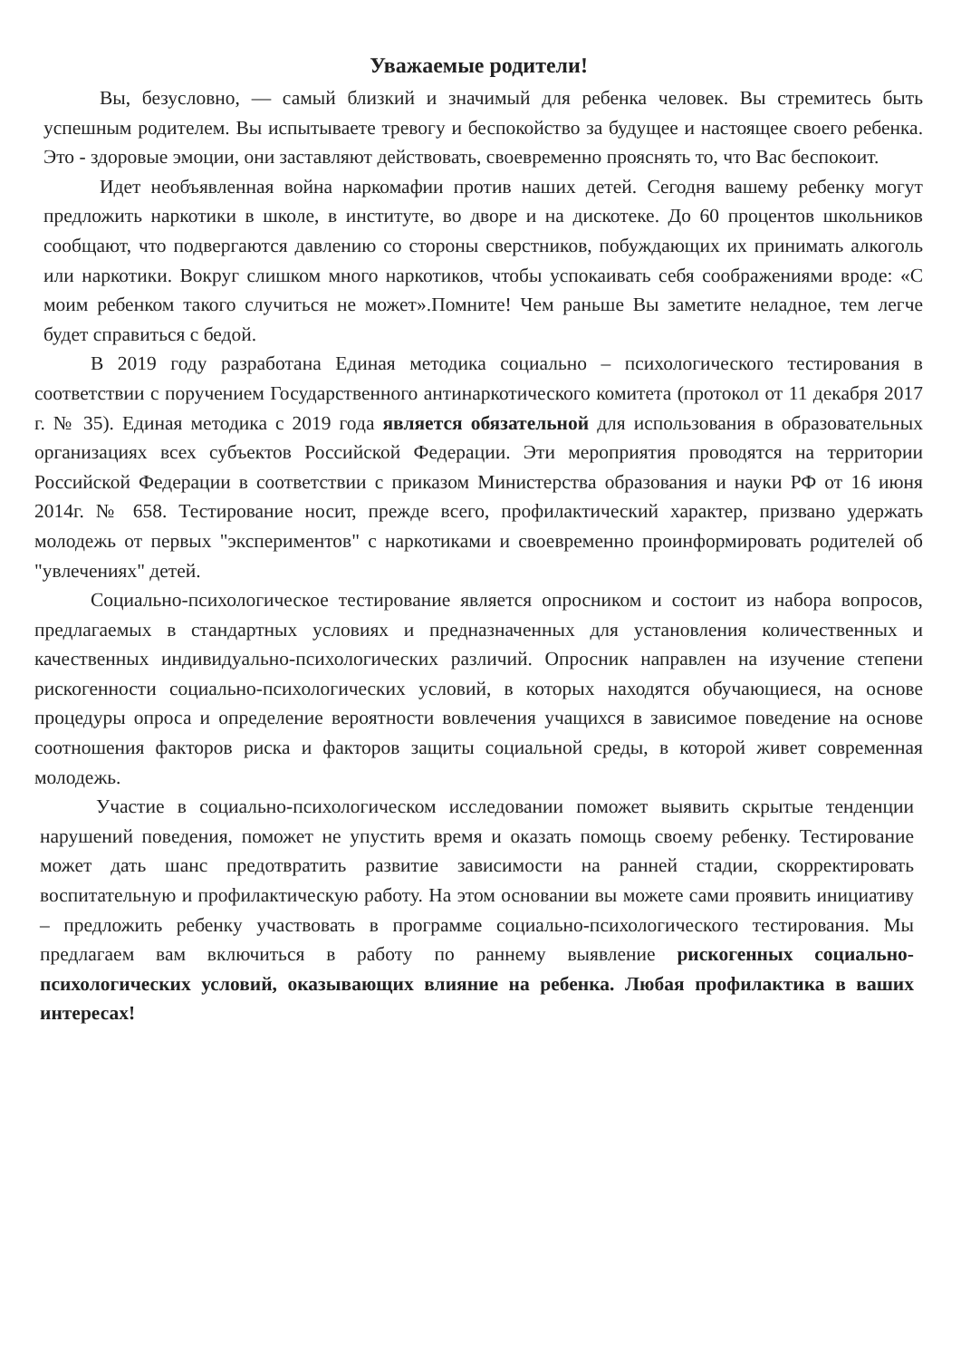Уважаемые родители!
Вы, безусловно, — самый близкий и значимый для ребенка человек. Вы стремитесь быть успешным родителем. Вы испытываете тревогу и беспокойство за будущее и настоящее своего ребенка. Это - здоровые эмоции, они заставляют действовать, своевременно прояснять то, что Вас беспокоит.
Идет необъявленная война наркомафии против наших детей. Сегодня вашему ребенку могут предложить наркотики в школе, в институте, во дворе и на дискотеке. До 60 процентов школьников сообщают, что подвергаются давлению со стороны сверстников, побуждающих их принимать алкоголь или наркотики. Вокруг слишком много наркотиков, чтобы успокаивать себя соображениями вроде: «С моим ребенком такого случиться не может».Помните! Чем раньше Вы заметите неладное, тем легче будет справиться с бедой.
В 2019 году разработана Единая методика социально – психологического тестирования в соответствии с поручением Государственного антинаркотического комитета (протокол от 11 декабря 2017 г. № 35). Единая методика с 2019 года является обязательной для использования в образовательных организациях всех субъектов Российской Федерации. Эти мероприятия проводятся на территории Российской Федерации в соответствии с приказом Министерства образования и науки РФ от 16 июня 2014г. № 658. Тестирование носит, прежде всего, профилактический характер, призвано удержать молодежь от первых "экспериментов" с наркотиками и своевременно проинформировать родителей об "увлечениях" детей.
Социально-психологическое тестирование является опросником и состоит из набора вопросов, предлагаемых в стандартных условиях и предназначенных для установления количественных и качественных индивидуально-психологических различий. Опросник направлен на изучение степени рискогенности социально-психологических условий, в которых находятся обучающиеся, на основе процедуры опроса и определение вероятности вовлечения учащихся в зависимое поведение на основе соотношения факторов риска и факторов защиты социальной среды, в которой живет современная молодежь.
Участие в социально-психологическом исследовании поможет выявить скрытые тенденции нарушений поведения, поможет не упустить время и оказать помощь своему ребенку. Тестирование может дать шанс предотвратить развитие зависимости на ранней стадии, скорректировать воспитательную и профилактическую работу. На этом основании вы можете сами проявить инициативу – предложить ребенку участвовать в программе социально-психологического тестирования. Мы предлагаем вам включиться в работу по раннему выявление рискогенных социально-психологических условий, оказывающих влияние на ребенка. Любая профилактика в ваших интересах!